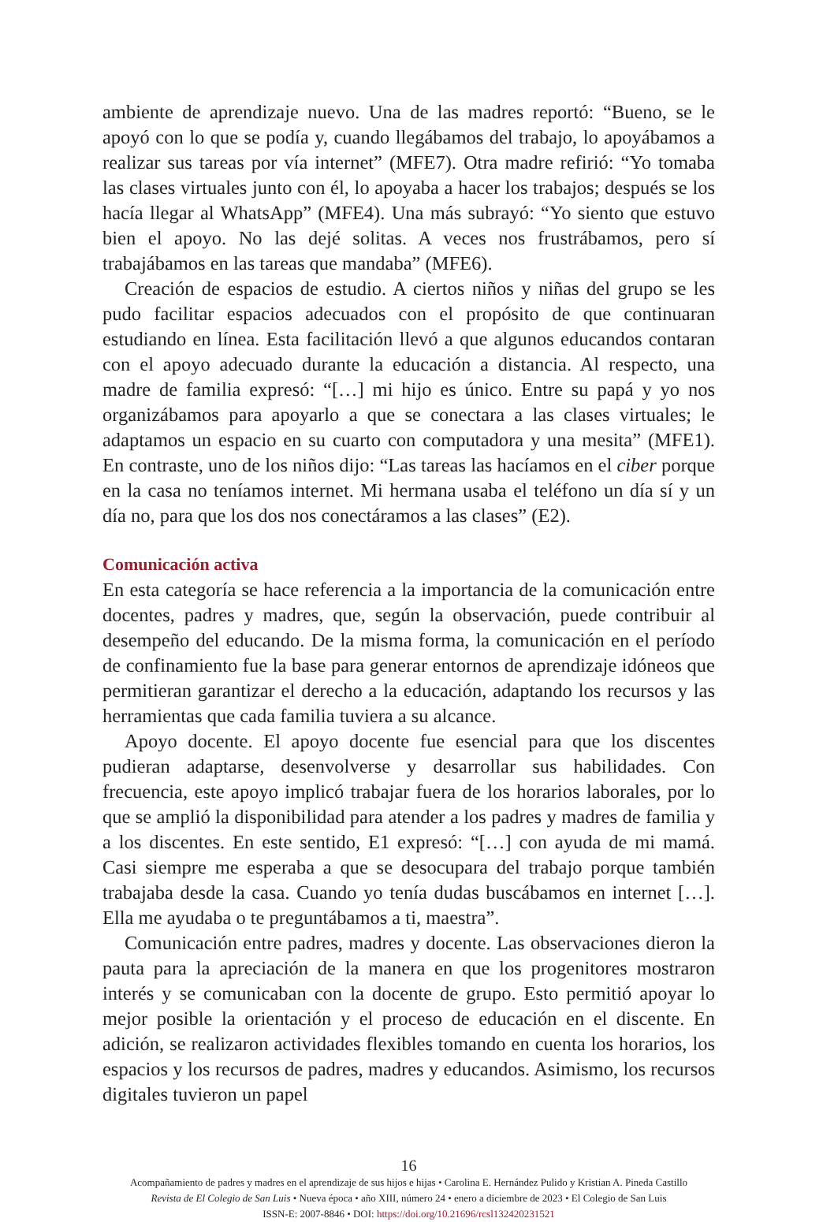ambiente de aprendizaje nuevo. Una de las madres reportó: “Bueno, se le apoyó con lo que se podía y, cuando llegábamos del trabajo, lo apoyábamos a realizar sus tareas por vía internet” (MFE7). Otra madre refirió: “Yo tomaba las clases virtuales junto con él, lo apoyaba a hacer los trabajos; después se los hacía llegar al WhatsApp” (MFE4). Una más subrayó: “Yo siento que estuvo bien el apoyo. No las dejé solitas. A veces nos frustrábamos, pero sí trabajábamos en las tareas que mandaba” (MFE6).
Creación de espacios de estudio. A ciertos niños y niñas del grupo se les pudo facilitar espacios adecuados con el propósito de que continuaran estudiando en línea. Esta facilitación llevó a que algunos educandos contaran con el apoyo adecuado durante la educación a distancia. Al respecto, una madre de familia expresó: “[…] mi hijo es único. Entre su papá y yo nos organizábamos para apoyarlo a que se conectara a las clases virtuales; le adaptamos un espacio en su cuarto con computadora y una mesita” (MFE1). En contraste, uno de los niños dijo: “Las tareas las hacíamos en el ciber porque en la casa no teníamos internet. Mi hermana usaba el teléfono un día sí y un día no, para que los dos nos conectáramos a las clases” (E2).
Comunicación activa
En esta categoría se hace referencia a la importancia de la comunicación entre docentes, padres y madres, que, según la observación, puede contribuir al desempeño del educando. De la misma forma, la comunicación en el período de confinamiento fue la base para generar entornos de aprendizaje idóneos que permitieran garantizar el derecho a la educación, adaptando los recursos y las herramientas que cada familia tuviera a su alcance.
Apoyo docente. El apoyo docente fue esencial para que los discentes pudieran adaptarse, desenvolverse y desarrollar sus habilidades. Con frecuencia, este apoyo implicó trabajar fuera de los horarios laborales, por lo que se amplió la disponibilidad para atender a los padres y madres de familia y a los discentes. En este sentido, E1 expresó: “[…] con ayuda de mi mamá. Casi siempre me esperaba a que se desocupara del trabajo porque también trabajaba desde la casa. Cuando yo tenía dudas buscábamos en internet […]. Ella me ayudaba o te preguntábamos a ti, maestra”.
Comunicación entre padres, madres y docente. Las observaciones dieron la pauta para la apreciación de la manera en que los progenitores mostraron interés y se comunicaban con la docente de grupo. Esto permitió apoyar lo mejor posible la orientación y el proceso de educación en el discente. En adición, se realizaron actividades flexibles tomando en cuenta los horarios, los espacios y los recursos de padres, madres y educandos. Asimismo, los recursos digitales tuvieron un papel
16
Acompañamiento de padres y madres en el aprendizaje de sus hijos e hijas • Carolina E. Hernández Pulido y Kristian A. Pineda Castillo
Revista de El Colegio de San Luis • Nueva época • año XIII, número 24 • enero a diciembre de 2023 • El Colegio de San Luis
ISSN-E: 2007-8846 • DOI: https://doi.org/10.21696/rcsl132420231521